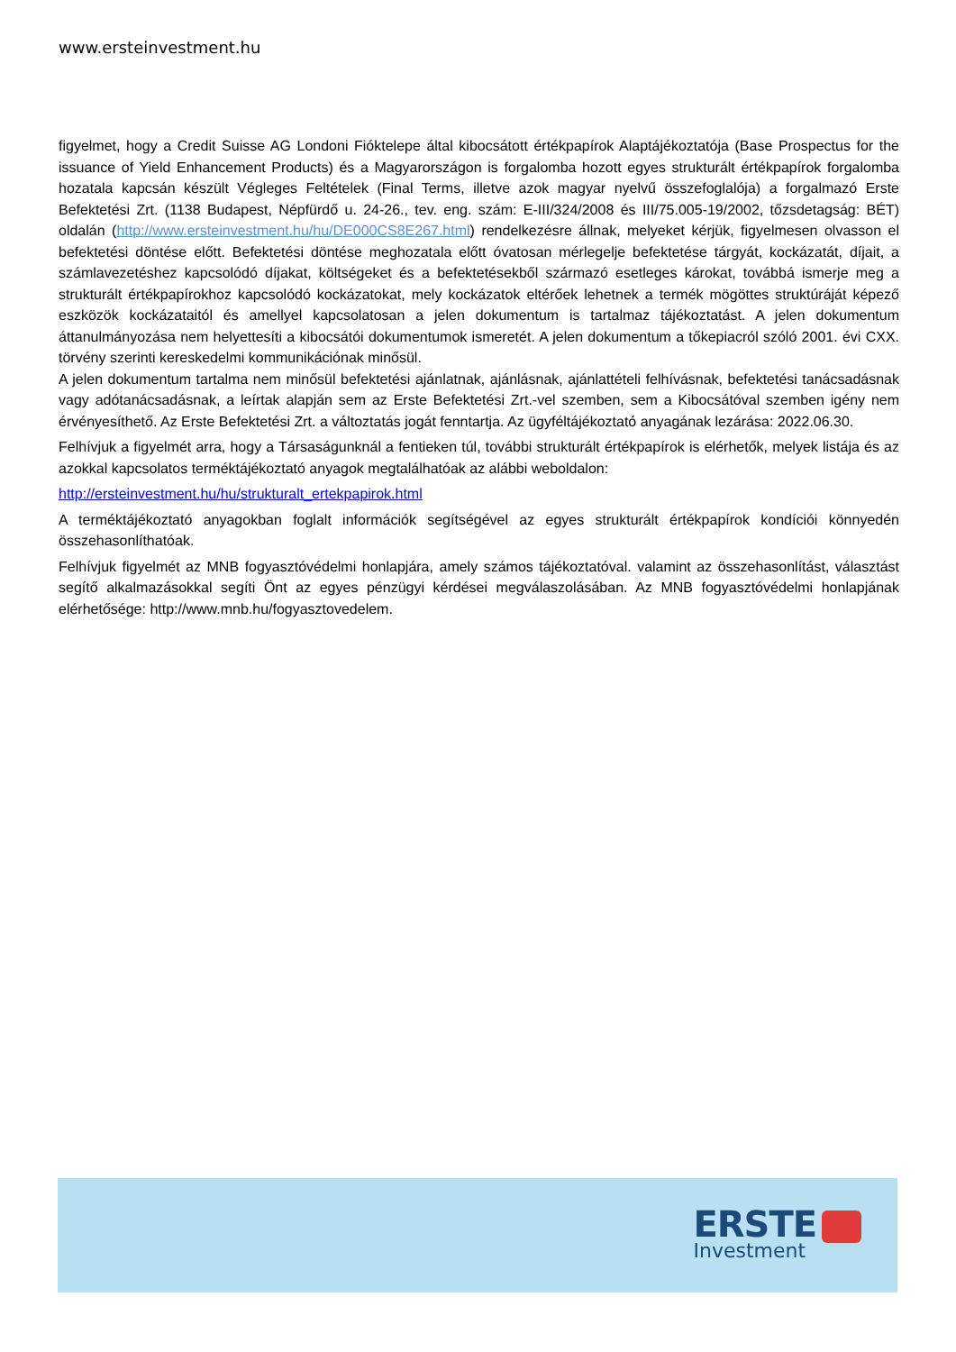www.ersteinvestment.hu
figyelmet, hogy a Credit Suisse AG Londoni Fióktelepe által kibocsátott értékpapírok Alaptájékoztatója (Base Prospectus for the issuance of Yield Enhancement Products) és a Magyarországon is forgalomba hozott egyes strukturált értékpapírok forgalomba hozatala kapcsán készült Végleges Feltételek (Final Terms, illetve azok magyar nyelvű összefoglalója) a forgalmazó Erste Befektetési Zrt. (1138 Budapest, Népfürdő u. 24-26., tev. eng. szám: E-III/324/2008 és III/75.005-19/2002, tőzsdetagság: BÉT) oldalán (http://www.ersteinvestment.hu/hu/DE000CS8E267.html) rendelkezésre állnak, melyeket kérjük, figyelmesen olvasson el befektetési döntése előtt. Befektetési döntése meghozatala előtt óvatosan mérlegelje befektetése tárgyát, kockázatát, díjait, a számlavezetéshez kapcsolódó díjakat, költségeket és a befektetésekből származó esetleges károkat, továbbá ismerje meg a strukturált értékpapírokhoz kapcsolódó kockázatokat, mely kockázatok eltérőek lehetnek a termék mögöttes struktúráját képező eszközök kockázataitól és amellyel kapcsolatosan a jelen dokumentum is tartalmaz tájékoztatást. A jelen dokumentum áttanulmányozása nem helyettesíti a kibocsátói dokumentumok ismeretét. A jelen dokumentum a tőkepiacról szóló 2001. évi CXX. törvény szerinti kereskedelmi kommunikációnak minősül.
A jelen dokumentum tartalma nem minősül befektetési ajánlatnak, ajánlásnak, ajánlattételi felhívásnak, befektetési tanácsadásnak vagy adótanácsadásnak, a leírtak alapján sem az Erste Befektetési Zrt.-vel szemben, sem a Kibocsátóval szemben igény nem érvényesíthető. Az Erste Befektetési Zrt. a változtatás jogát fenntartja. Az ügyféltájékoztató anyagának lezárása: 2022.06.30.
Felhívjuk a figyelmét arra, hogy a Társaságunknál a fentieken túl, további strukturált értékpapírok is elérhetők, melyek listája és az azokkal kapcsolatos terméktájékoztató anyagok megtalálhatóak az alábbi weboldalon:
http://ersteinvestment.hu/hu/strukturalt_ertekpapirok.html
A terméktájékoztató anyagokban foglalt információk segítségével az egyes strukturált értékpapírok kondíciói könnyedén összehasonlíthatóak.
Felhívjuk figyelmét az MNB fogyasztóvédelmi honlapjára, amely számos tájékoztatóval. valamint az összehasonlítást, választást segítő alkalmazásokkal segíti Önt az egyes pénzügyi kérdései megválaszolásában. Az MNB fogyasztóvédelmi honlapjának elérhetősége: http://www.mnb.hu/fogyasztovedelem.
ERSTE
Investment